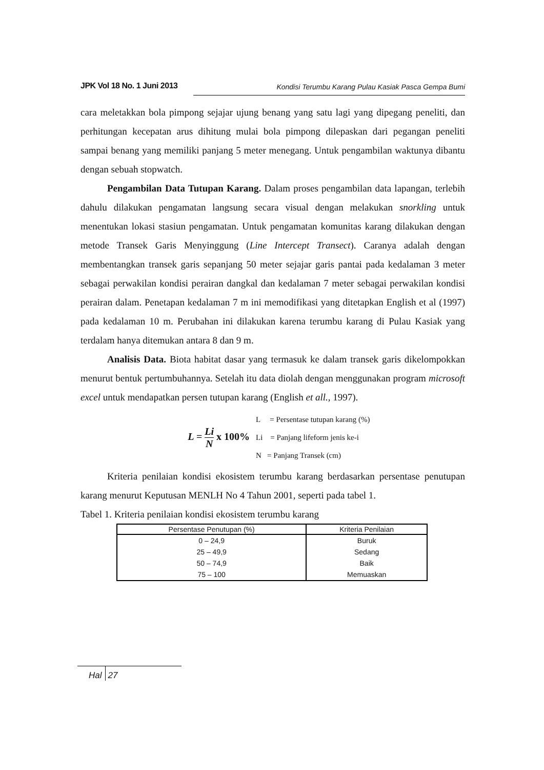JPK Vol 18 No. 1 Juni 2013 Kondisi Terumbu Karang Pulau Kasiak Pasca Gempa Bumi
cara meletakkan bola pimpong sejajar ujung benang yang satu lagi yang dipegang peneliti, dan perhitungan kecepatan arus dihitung mulai bola pimpong dilepaskan dari pegangan peneliti sampai benang yang memiliki panjang 5 meter menegang. Untuk pengambilan waktunya dibantu dengan sebuah stopwatch.
Pengambilan Data Tutupan Karang. Dalam proses pengambilan data lapangan, terlebih dahulu dilakukan pengamatan langsung secara visual dengan melakukan snorkling untuk menentukan lokasi stasiun pengamatan. Untuk pengamatan komunitas karang dilakukan dengan metode Transek Garis Menyinggung (Line Intercept Transect). Caranya adalah dengan membentangkan transek garis sepanjang 50 meter sejajar garis pantai pada kedalaman 3 meter sebagai perwakilan kondisi perairan dangkal dan kedalaman 7 meter sebagai perwakilan kondisi perairan dalam. Penetapan kedalaman 7 m ini memodifikasi yang ditetapkan English et al (1997) pada kedalaman 10 m. Perubahan ini dilakukan karena terumbu karang di Pulau Kasiak yang terdalam hanya ditemukan antara 8 dan 9 m.
Analisis Data. Biota habitat dasar yang termasuk ke dalam transek garis dikelompokkan menurut bentuk pertumbuhannya. Setelah itu data diolah dengan menggunakan program microsoft excel untuk mendapatkan persen tutupan karang (English et all., 1997).
L = Li N x 100%
L = Persentase tutupan karang (%)
Li = Panjang lifeform jenis ke-i
N = Panjang Transek (cm)
Kriteria penilaian kondisi ekosistem terumbu karang berdasarkan persentase penutupan karang menurut Keputusan MENLH No 4 Tahun 2001, seperti pada tabel 1.
Tabel 1. Kriteria penilaian kondisi ekosistem terumbu karang
| Persentase Penutupan (%) | Kriteria Penilaian |
| --- | --- |
| 0 – 24,9 | Buruk |
| 25 – 49,9 | Sedang |
| 50 – 74,9 | Baik |
| 75 – 100 | Memuaskan |
Hal 27